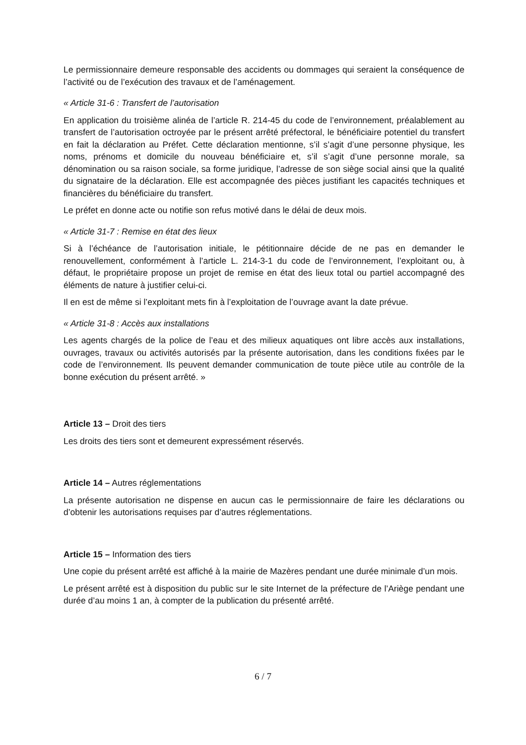Le permissionnaire demeure responsable des accidents ou dommages qui seraient la conséquence de l’activité ou de l’exécution des travaux et de l’aménagement.
« Article 31-6 : Transfert de l’autorisation
En application du troisième alinéa de l’article R. 214-45 du code de l’environnement, préalablement au transfert de l’autorisation octroyée par le présent arrêté préfectoral, le bénéficiaire potentiel du transfert en fait la déclaration au Préfet. Cette déclaration mentionne, s’il s’agit d’une personne physique, les noms, prénoms et domicile du nouveau bénéficiaire et, s’il s’agit d’une personne morale, sa dénomination ou sa raison sociale, sa forme juridique, l’adresse de son siège social ainsi que la qualité du signataire de la déclaration. Elle est accompagnée des pièces justifiant les capacités techniques et financières du bénéficiaire du transfert.
Le préfet en donne acte ou notifie son refus motivé dans le délai de deux mois.
« Article 31-7 : Remise en état des lieux
Si à l’échéance de l’autorisation initiale, le pétitionnaire décide de ne pas en demander le renouvellement, conformément à l’article L. 214-3-1 du code de l’environnement, l’exploitant ou, à défaut, le propriétaire propose un projet de remise en état des lieux total ou partiel accompagné des éléments de nature à justifier celui-ci.
Il en est de même si l’exploitant mets fin à l’exploitation de l’ouvrage avant la date prévue.
« Article 31-8 : Accès aux installations
Les agents chargés de la police de l’eau et des milieux aquatiques ont libre accès aux installations, ouvrages, travaux ou activités autorisés par la présente autorisation, dans les conditions fixées par le code de l’environnement. Ils peuvent demander communication de toute pièce utile au contrôle de la bonne exécution du présent arrêté. »
Article 13 – Droit des tiers
Les droits des tiers sont et demeurent expressément réservés.
Article 14 – Autres réglementations
La présente autorisation ne dispense en aucun cas le permissionnaire de faire les déclarations ou d’obtenir les autorisations requises par d’autres réglementations.
Article 15 – Information des tiers
Une copie du présent arrêté est affiché à la mairie de Mazères pendant une durée minimale d’un mois.
Le présent arrêté est à disposition du public sur le site Internet de la préfecture de l’Ariège pendant une durée d’au moins 1 an, à compter de la publication du présenté arrêté.
6 / 7